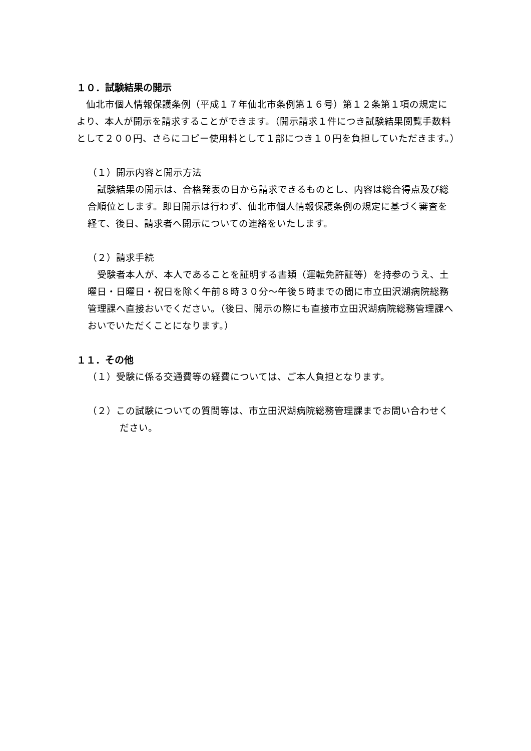１０．試験結果の開示
　仙北市個人情報保護条例（平成１７年仙北市条例第１６号）第１２条第１項の規定により、本人が開示を請求することができます。（開示請求１件につき試験結果閲覧手数料として２００円、さらにコピー使用料として１部につき１０円を負担していただきます。）
（１）開示内容と開示方法
　試験結果の開示は、合格発表の日から請求できるものとし、内容は総合得点及び総合順位とします。即日開示は行わず、仙北市個人情報保護条例の規定に基づく審査を経て、後日、請求者へ開示についての連絡をいたします。
（２）請求手続
　受験者本人が、本人であることを証明する書類（運転免許証等）を持参のうえ、土曜日・日曜日・祝日を除く午前８時３０分～午後５時までの間に市立田沢湖病院総務管理課へ直接おいでください。（後日、開示の際にも直接市立田沢湖病院総務管理課へおいでいただくことになります。）
１１．その他
（１）受験に係る交通費等の経費については、ご本人負担となります。
（２）この試験についての質問等は、市立田沢湖病院総務管理課までお問い合わせください。